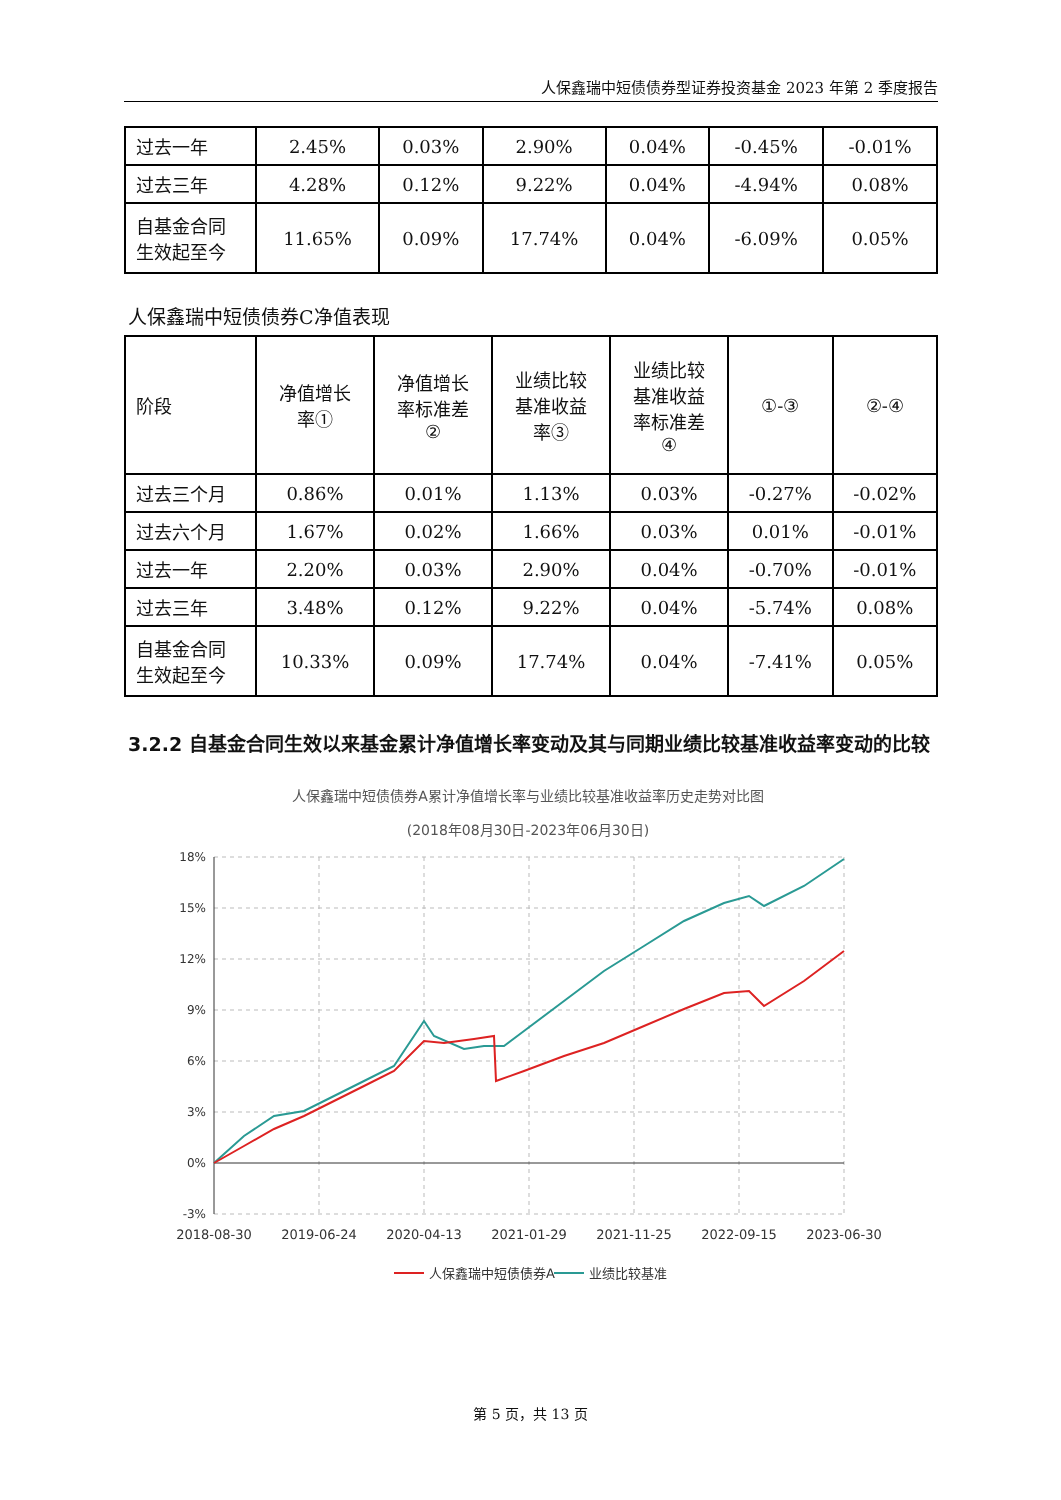人保鑫瑞中短债债券型证券投资基金 2023 年第 2 季度报告
| 过去一年 | 2.45% | 0.03% | 2.90% | 0.04% | -0.45% | -0.01% |
| 过去三年 | 4.28% | 0.12% | 9.22% | 0.04% | -4.94% | 0.08% |
| 自基金合同 生效起至今 | 11.65% | 0.09% | 17.74% | 0.04% | -6.09% | 0.05% |
人保鑫瑞中短债债券C净值表现
| 阶段 | 净值增长 率① | 净值增长 率标准差 ② | 业绩比较 基准收益 率③ | 业绩比较 基准收益 率标准差 ④ | ①-③ | ②-④ |
| 过去三个月 | 0.86% | 0.01% | 1.13% | 0.03% | -0.27% | -0.02% |
| 过去六个月 | 1.67% | 0.02% | 1.66% | 0.03% | 0.01% | -0.01% |
| 过去一年 | 2.20% | 0.03% | 2.90% | 0.04% | -0.70% | -0.01% |
| 过去三年 | 3.48% | 0.12% | 9.22% | 0.04% | -5.74% | 0.08% |
| 自基金合同 生效起至今 | 10.33% | 0.09% | 17.74% | 0.04% | -7.41% | 0.05% |
3.2.2 自基金合同生效以来基金累计净值增长率变动及其与同期业绩比较基准收益率变动的比较
人保鑫瑞中短债债券A累计净值增长率与业绩比较基准收益率历史走势对比图
(2018年08月30日-2023年06月30日)
18%
15%
12%
9%
6%
3%
0%
-3%
2018-08-30
2019-06-24
2020-04-13
2021-01-29
2021-11-25
2022-09-15
2023-06-30
人保鑫瑞中短债债券A
业绩比较基准
第 5 页，共 13 页